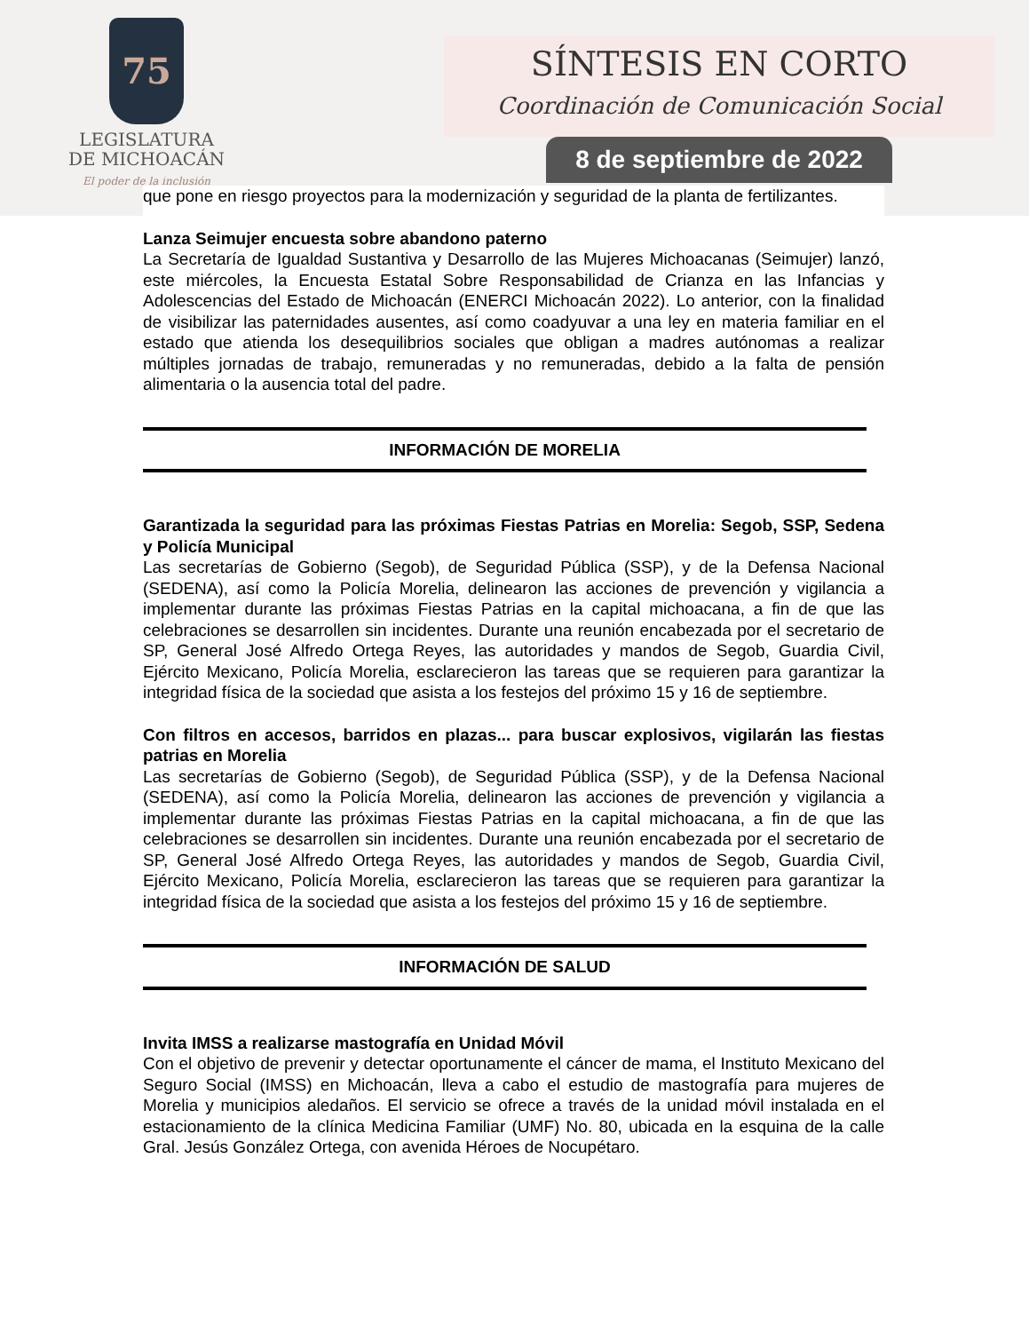75
LEGISLATURA
DE MICHOACÁN
El poder de la inclusión
SÍNTESIS EN CORTO
Coordinación de Comunicación Social
8 de septiembre de 2022
que pone en riesgo proyectos para la modernización y seguridad de la planta de fertilizantes.
Lanza Seimujer encuesta sobre abandono paterno
La Secretaría de Igualdad Sustantiva y Desarrollo de las Mujeres Michoacanas (Seimujer) lanzó, este miércoles, la Encuesta Estatal Sobre Responsabilidad de Crianza en las Infancias y Adolescencias del Estado de Michoacán (ENERCI Michoacán 2022). Lo anterior, con la finalidad de visibilizar las paternidades ausentes, así como coadyuvar a una ley en materia familiar en el estado que atienda los desequilibrios sociales que obligan a madres autónomas a realizar múltiples jornadas de trabajo, remuneradas y no remuneradas, debido a la falta de pensión alimentaria o la ausencia total del padre.
INFORMACIÓN DE MORELIA
Garantizada la seguridad para las próximas Fiestas Patrias en Morelia: Segob, SSP, Sedena y Policía Municipal
Las secretarías de Gobierno (Segob), de Seguridad Pública (SSP), y de la Defensa Nacional (SEDENA), así como la Policía Morelia, delinearon las acciones de prevención y vigilancia a implementar durante las próximas Fiestas Patrias en la capital michoacana, a fin de que las celebraciones se desarrollen sin incidentes. Durante una reunión encabezada por el secretario de SP, General José Alfredo Ortega Reyes, las autoridades y mandos de Segob, Guardia Civil, Ejército Mexicano, Policía Morelia, esclarecieron las tareas que se requieren para garantizar la integridad física de la sociedad que asista a los festejos del próximo 15 y 16 de septiembre.
Con filtros en accesos, barridos en plazas... para buscar explosivos, vigilarán las fiestas patrias en Morelia
Las secretarías de Gobierno (Segob), de Seguridad Pública (SSP), y de la Defensa Nacional (SEDENA), así como la Policía Morelia, delinearon las acciones de prevención y vigilancia a implementar durante las próximas Fiestas Patrias en la capital michoacana, a fin de que las celebraciones se desarrollen sin incidentes. Durante una reunión encabezada por el secretario de SP, General José Alfredo Ortega Reyes, las autoridades y mandos de Segob, Guardia Civil, Ejército Mexicano, Policía Morelia, esclarecieron las tareas que se requieren para garantizar la integridad física de la sociedad que asista a los festejos del próximo 15 y 16 de septiembre.
INFORMACIÓN DE SALUD
Invita IMSS a realizarse mastografía en Unidad Móvil
Con el objetivo de prevenir y detectar oportunamente el cáncer de mama, el Instituto Mexicano del Seguro Social (IMSS) en Michoacán, lleva a cabo el estudio de mastografía para mujeres de Morelia y municipios aledaños. El servicio se ofrece a través de la unidad móvil instalada en el estacionamiento de la clínica Medicina Familiar (UMF) No. 80, ubicada en la esquina de la calle Gral. Jesús González Ortega, con avenida Héroes de Nocupétaro.